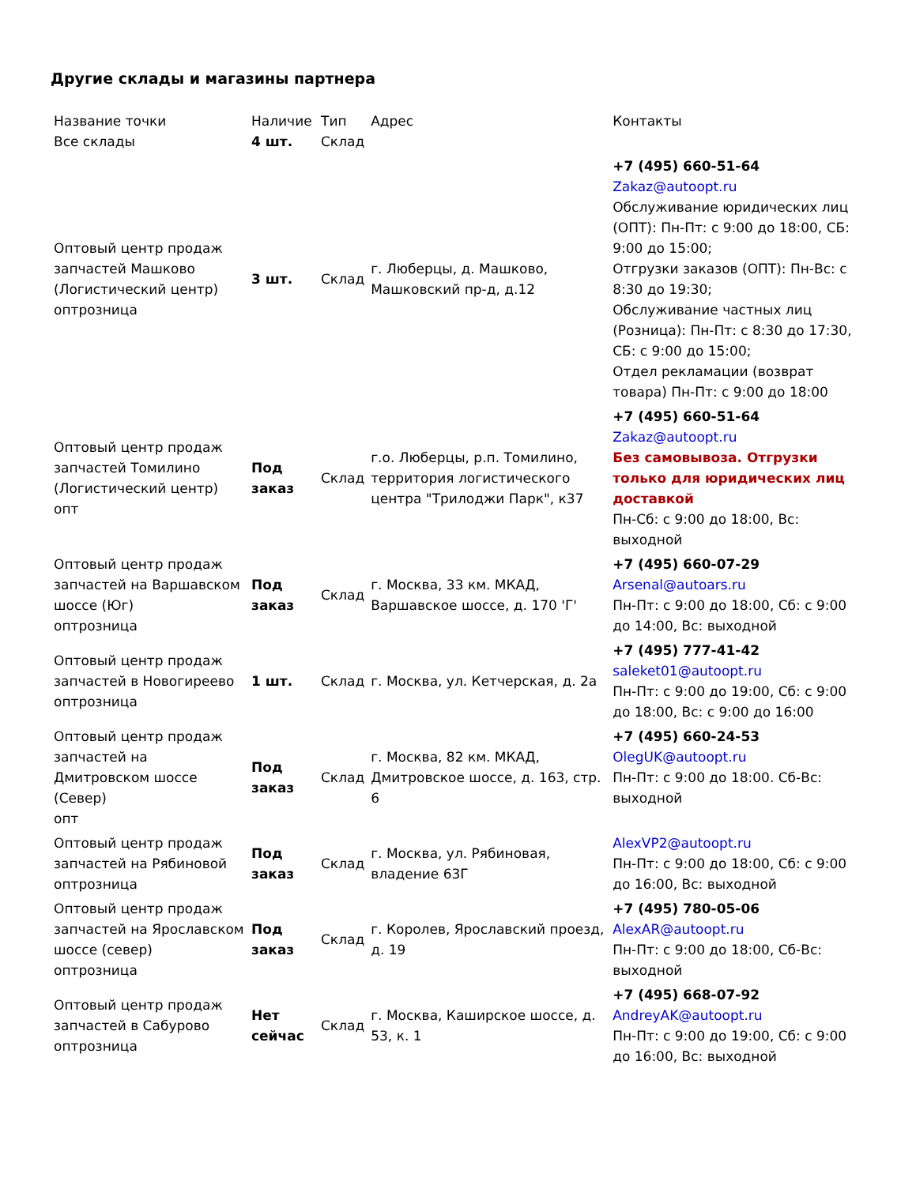Другие склады и магазины партнера
| Название точки | Наличие | Тип | Адрес | Контакты |
| --- | --- | --- | --- | --- |
| Все склады | 4 шт. | Склад | | |
| Оптовый центр продаж запчастей Машково (Логистический центр) оптрозница | 3 шт. | Склад | г. Люберцы, д. Машково, Машковский пр-д, д.12 | +7 (495) 660-51-64 Zakaz@autoopt.ru Обслуживание юридических лиц (ОПТ): Пн-Пт: с 9:00 до 18:00, СБ: 9:00 до 15:00; Отгрузки заказов (ОПТ): Пн-Вс: с 8:30 до 19:30; Обслуживание частных лиц (Розница): Пн-Пт: с 8:30 до 17:30, СБ: с 9:00 до 15:00; Отдел рекламации (возврат товара) Пн-Пт: с 9:00 до 18:00 |
| Оптовый центр продаж запчастей Томилино (Логистический центр) опт | Под заказ | Склад | г.о. Люберцы, р.п. Томилино, территория логистического центра "Трилоджи Парк", к37 | +7 (495) 660-51-64 Zakaz@autoopt.ru Без самовывоза. Отгрузки только для юридических лиц доставкой Пн-Сб: с 9:00 до 18:00, Вс: выходной |
| Оптовый центр продаж запчастей на Варшавском шоссе (Юг) оптрозница | Под заказ | Склад | г. Москва, 33 км. МКАД, Варшавское шоссе, д. 170 'Г' | +7 (495) 660-07-29 Arsenal@autoars.ru Пн-Пт: с 9:00 до 18:00, Сб: с 9:00 до 14:00, Вс: выходной |
| Оптовый центр продаж запчастей в Новогиреево оптрозница | 1 шт. | Склад | г. Москва, ул. Кетчерская, д. 2а | +7 (495) 777-41-42 saleket01@autoopt.ru Пн-Пт: с 9:00 до 19:00, Сб: с 9:00 до 18:00, Вс: с 9:00 до 16:00 |
| Оптовый центр продаж запчастей на Дмитровском шоссе (Север) опт | Под заказ | Склад | г. Москва, 82 км. МКАД, Дмитровское шоссе, д. 163, стр. 6 | +7 (495) 660-24-53 OlegUK@autoopt.ru Пн-Пт: с 9:00 до 18:00. Сб-Вс: выходной |
| Оптовый центр продаж запчастей на Рябиновой оптрозница | Под заказ | Склад | г. Москва, ул. Рябиновая, владение 63Г | AlexVP2@autoopt.ru Пн-Пт: с 9:00 до 18:00, Сб: с 9:00 до 16:00, Вс: выходной |
| Оптовый центр продаж запчастей на Ярославском шоссе (север) оптрозница | Под заказ | Склад | г. Королев, Ярославский проезд, д. 19 | +7 (495) 780-05-06 AlexAR@autoopt.ru Пн-Пт: с 9:00 до 18:00, Сб-Вс: выходной |
| Оптовый центр продаж запчастей в Сабурово оптрозница | Нет сейчас | Склад | г. Москва, Каширское шоссе, д. 53, к. 1 | +7 (495) 668-07-92 AndreyAK@autoopt.ru Пн-Пт: с 9:00 до 19:00, Сб: с 9:00 до 16:00, Вс: выходной |